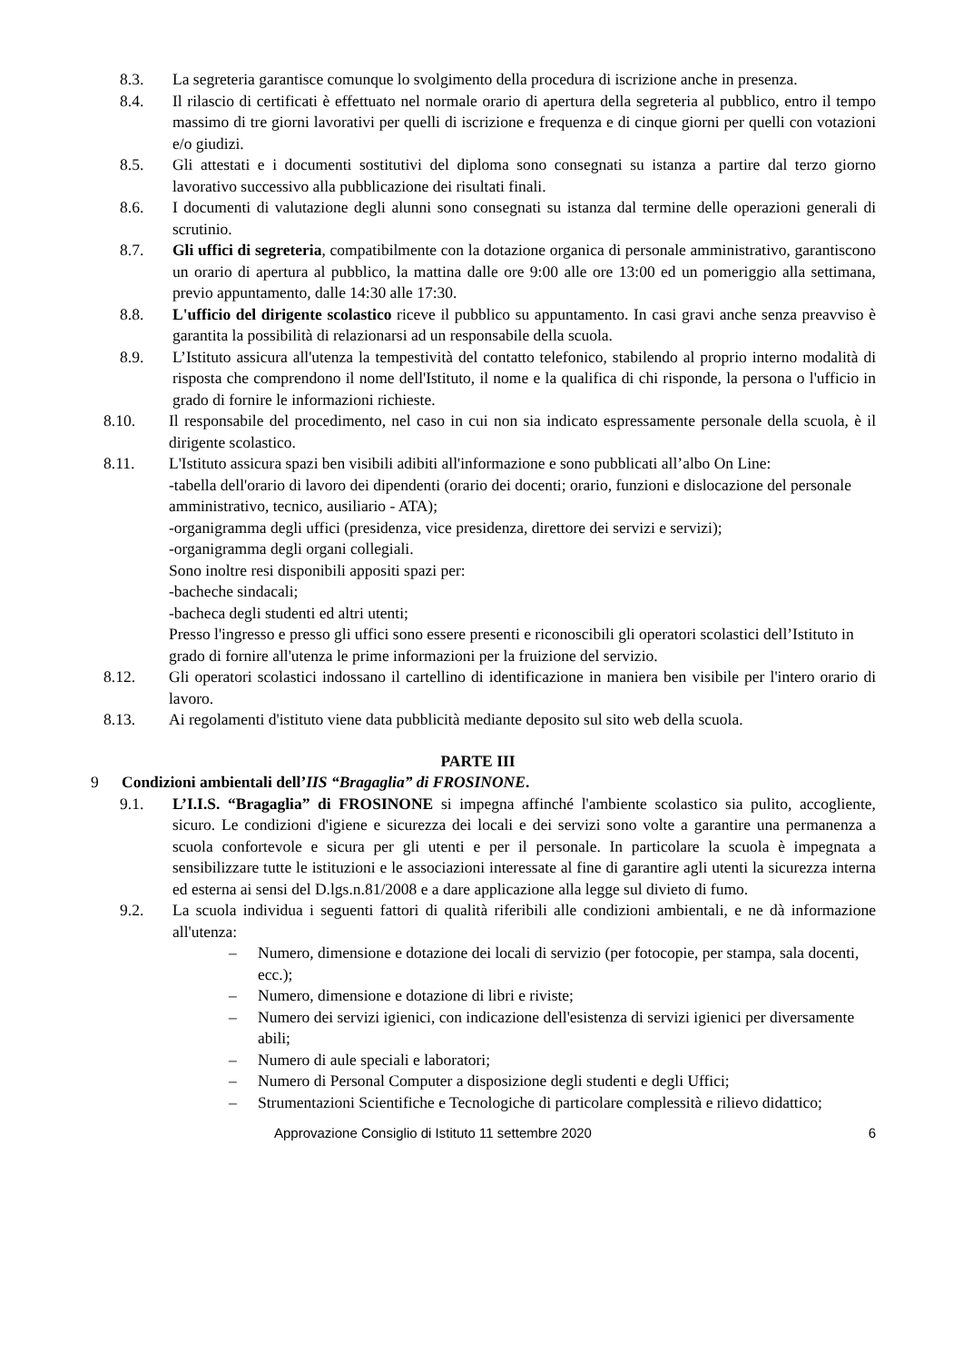8.3. La segreteria garantisce comunque lo svolgimento della procedura di iscrizione anche in presenza.
8.4. Il rilascio di certificati è effettuato nel normale orario di apertura della segreteria al pubblico, entro il tempo massimo di tre giorni lavorativi per quelli di iscrizione e frequenza e di cinque giorni per quelli con votazioni e/o giudizi.
8.5. Gli attestati e i documenti sostitutivi del diploma sono consegnati su istanza a partire dal terzo giorno lavorativo successivo alla pubblicazione dei risultati finali.
8.6. I documenti di valutazione degli alunni sono consegnati su istanza dal termine delle operazioni generali di scrutinio.
8.7. Gli uffici di segreteria, compatibilmente con la dotazione organica di personale amministrativo, garantiscono un orario di apertura al pubblico, la mattina dalle ore 9:00 alle ore 13:00 ed un pomeriggio alla settimana, previo appuntamento, dalle 14:30 alle 17:30.
8.8. L'ufficio del dirigente scolastico riceve il pubblico su appuntamento. In casi gravi anche senza preavviso è garantita la possibilità di relazionarsi ad un responsabile della scuola.
8.9. L’Istituto assicura all'utenza la tempestività del contatto telefonico, stabilendo al proprio interno modalità di risposta che comprendono il nome dell'Istituto, il nome e la qualifica di chi risponde, la persona o l'ufficio in grado di fornire le informazioni richieste.
8.10. Il responsabile del procedimento, nel caso in cui non sia indicato espressamente personale della scuola, è il dirigente scolastico.
8.11. L'Istituto assicura spazi ben visibili adibiti all'informazione e sono pubblicati all’albo On Line:
-tabella dell'orario di lavoro dei dipendenti (orario dei docenti; orario, funzioni e dislocazione del personale amministrativo, tecnico, ausiliario - ATA);
-organigramma degli uffici (presidenza, vice presidenza, direttore dei servizi e servizi);
-organigramma degli organi collegiali.
Sono inoltre resi disponibili appositi spazi per:
-bacheche sindacali;
-bacheca degli studenti ed altri utenti;
Presso l'ingresso e presso gli uffici sono essere presenti e riconoscibili gli operatori scolastici dell’Istituto in grado di fornire all'utenza le prime informazioni per la fruizione del servizio.
8.12. Gli operatori scolastici indossano il cartellino di identificazione in maniera ben visibile per l'intero orario di lavoro.
8.13. Ai regolamenti d'istituto viene data pubblicità mediante deposito sul sito web della scuola.
PARTE III
9 Condizioni ambientali dell’IIS “Bragaglia” di FROSINONE.
9.1. L’I.I.S. “Bragaglia” di FROSINONE si impegna affinché l'ambiente scolastico sia pulito, accogliente, sicuro. Le condizioni d'igiene e sicurezza dei locali e dei servizi sono volte a garantire una permanenza a scuola confortevole e sicura per gli utenti e per il personale. In particolare la scuola è impegnata a sensibilizzare tutte le istituzioni e le associazioni interessate al fine di garantire agli utenti la sicurezza interna ed esterna ai sensi del D.lgs.n.81/2008 e a dare applicazione alla legge sul divieto di fumo.
9.2. La scuola individua i seguenti fattori di qualità riferibili alle condizioni ambientali, e ne dà informazione all'utenza:
– Numero, dimensione e dotazione dei locali di servizio (per fotocopie, per stampa, sala docenti, ecc.);
– Numero, dimensione e dotazione di libri e riviste;
– Numero dei servizi igienici, con indicazione dell'esistenza di servizi igienici per diversamente abili;
– Numero di aule speciali e laboratori;
– Numero di Personal Computer a disposizione degli studenti e degli Uffici;
– Strumentazioni Scientifiche e Tecnologiche di particolare complessità e rilievo didattico;
Approvazione Consiglio di Istituto 11 settembre 2020 6